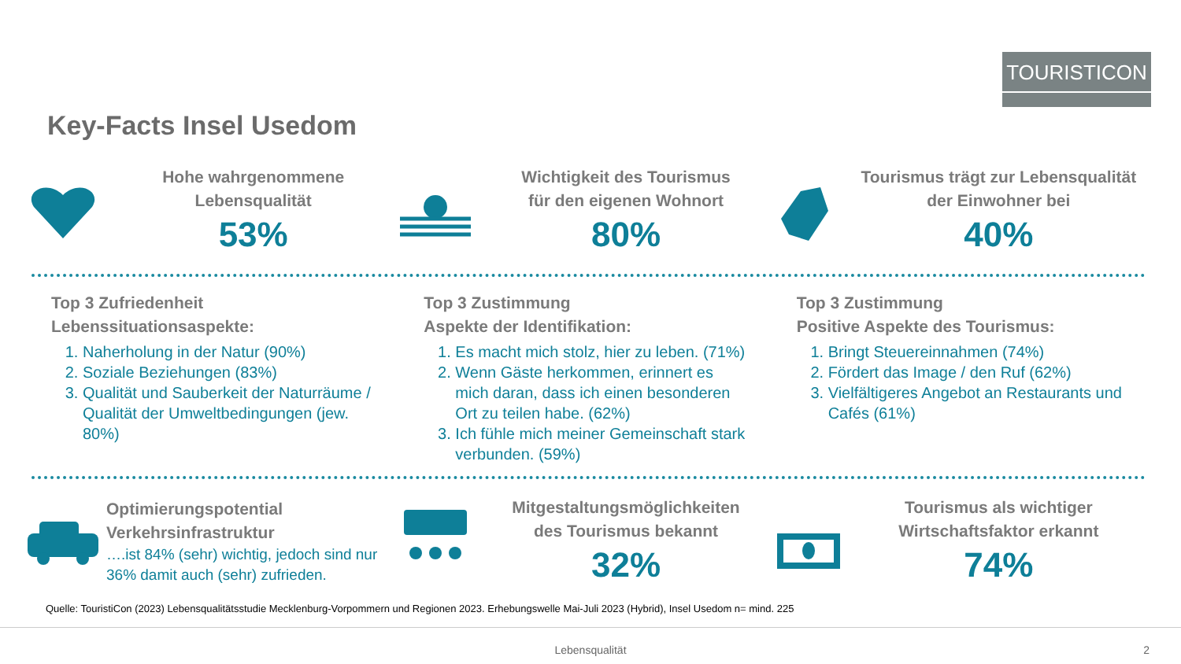TOURISTICON
Key-Facts Insel Usedom
Hohe wahrgenommene
Lebensqualität
53%
Wichtigkeit des Tourismus
für den eigenen Wohnort
80%
Tourismus trägt zur Lebensqualität
der Einwohner bei
40%
Top 3 Zufriedenheit
Lebenssituationsaspekte:
1. Naherholung in der Natur (90%)
2. Soziale Beziehungen (83%)
3. Qualität und Sauberkeit der Naturräume / Qualität der Umweltbedingungen (jew. 80%)
Top 3 Zustimmung
Aspekte der Identifikation:
1. Es macht mich stolz, hier zu leben. (71%)
2. Wenn Gäste herkommen, erinnert es mich daran, dass ich einen besonderen Ort zu teilen habe. (62%)
3. Ich fühle mich meiner Gemeinschaft stark verbunden. (59%)
Top 3 Zustimmung
Positive Aspekte des Tourismus:
1. Bringt Steuereinnahmen (74%)
2. Fördert das Image / den Ruf (62%)
3. Vielfältigeres Angebot an Restaurants und Cafés (61%)
Optimierungspotential
Verkehrsinfrastruktur
….ist 84% (sehr) wichtig, jedoch sind nur 36% damit auch (sehr) zufrieden.
Mitgestaltungsmöglichkeiten
des Tourismus bekannt
32%
Tourismus als wichtiger
Wirtschaftsfaktor erkannt
74%
Quelle: TouristiCon (2023) Lebensqualitätsstudie Mecklenburg-Vorpommern und Regionen 2023. Erhebungswelle Mai-Juli 2023 (Hybrid), Insel Usedom n= mind. 225
Lebensqualität
2